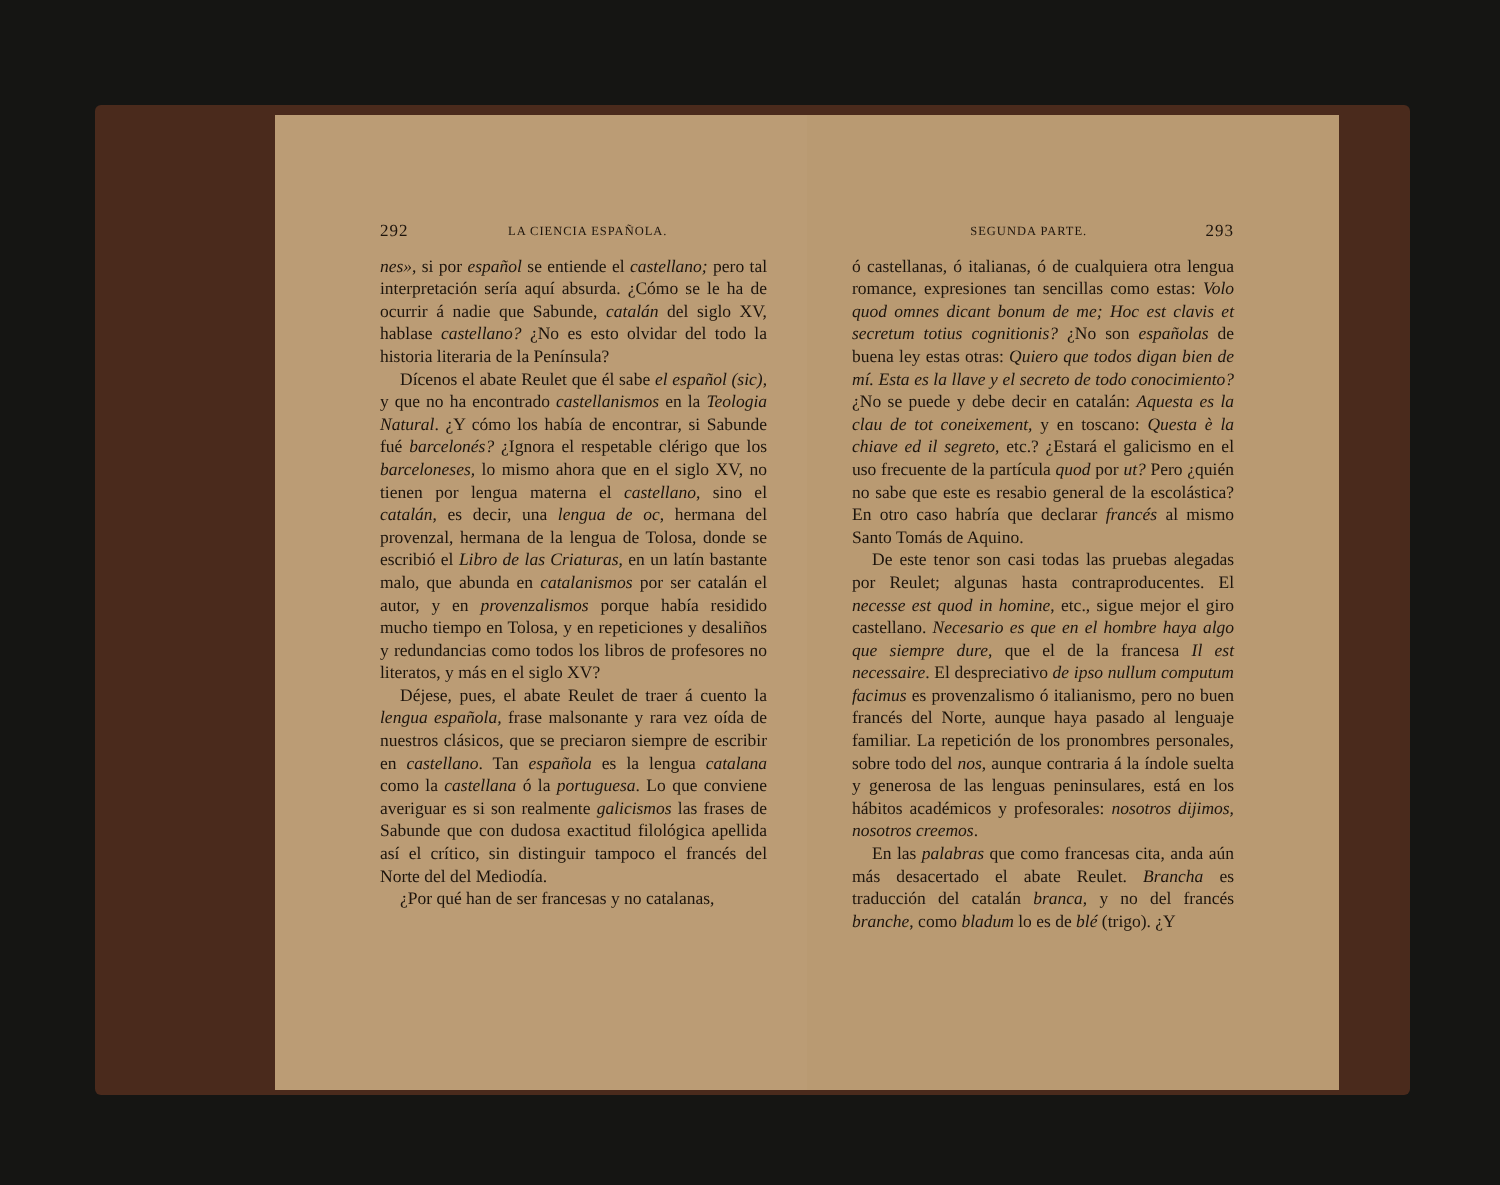292 LA CIENCIA ESPAÑOLA.
nes», si por español se entiende el castellano; pero tal interpretación sería aquí absurda. ¿Cómo se le ha de ocurrir á nadie que Sabunde, catalán del siglo XV, hablase castellano? ¿No es esto olvidar del todo la historia literaria de la Península?
Dícenos el abate Reulet que él sabe el español (sic), y que no ha encontrado castellanismos en la Teologia Natural. ¿Y cómo los había de encontrar, si Sabunde fué barcelonés? ¿Ignora el respetable clérigo que los barceloneses, lo mismo ahora que en el siglo XV, no tienen por lengua materna el castellano, sino el catalán, es decir, una lengua de oc, hermana del provenzal, hermana de la lengua de Tolosa, donde se escribió el Libro de las Criaturas, en un latín bastante malo, que abunda en catalanismos por ser catalán el autor, y en provenzalismos porque había residido mucho tiempo en Tolosa, y en repeticiones y desaliños y redundancias como todos los libros de profesores no literatos, y más en el siglo XV?
Déjese, pues, el abate Reulet de traer á cuento la lengua española, frase malsonante y rara vez oída de nuestros clásicos, que se preciaron siempre de escribir en castellano. Tan española es la lengua catalana como la castellana ó la portuguesa. Lo que conviene averiguar es si son realmente galicismos las frases de Sabunde que con dudosa exactitud filológica apellida así el crítico, sin distinguir tampoco el francés del Norte del del Mediodía.
¿Por qué han de ser francesas y no catalanas,
SEGUNDA PARTE. 293
ó castellanas, ó italianas, ó de cualquiera otra lengua romance, expresiones tan sencillas como estas: Volo quod omnes dicant bonum de me; Hoc est clavis et secretum totius cognitionis? ¿No son españolas de buena ley estas otras: Quiero que todos digan bien de mí. Esta es la llave y el secreto de todo conocimiento? ¿No se puede y debe decir en catalán: Aquesta es la clau de tot coneixement, y en toscano: Questa è la chiave ed il segreto, etc.? ¿Estará el galicismo en el uso frecuente de la partícula quod por ut? Pero ¿quién no sabe que este es resabio general de la escolástica? En otro caso habría que declarar francés al mismo Santo Tomás de Aquino.
De este tenor son casi todas las pruebas alegadas por Reulet; algunas hasta contraproducentes. El necesse est quod in homine, etc., sigue mejor el giro castellano. Necesario es que en el hombre haya algo que siempre dure, que el de la francesa Il est necessaire. El despreciativo de ipso nullum computum facimus es provenzalismo ó italianismo, pero no buen francés del Norte, aunque haya pasado al lenguaje familiar. La repetición de los pronombres personales, sobre todo del nos, aunque contraria á la índole suelta y generosa de las lenguas peninsulares, está en los hábitos académicos y profesorales: nosotros dijimos, nosotros creemos.
En las palabras que como francesas cita, anda aún más desacertado el abate Reulet. Brancha es traducción del catalán branca, y no del francés branche, como bladum lo es de blé (trigo). ¿Y